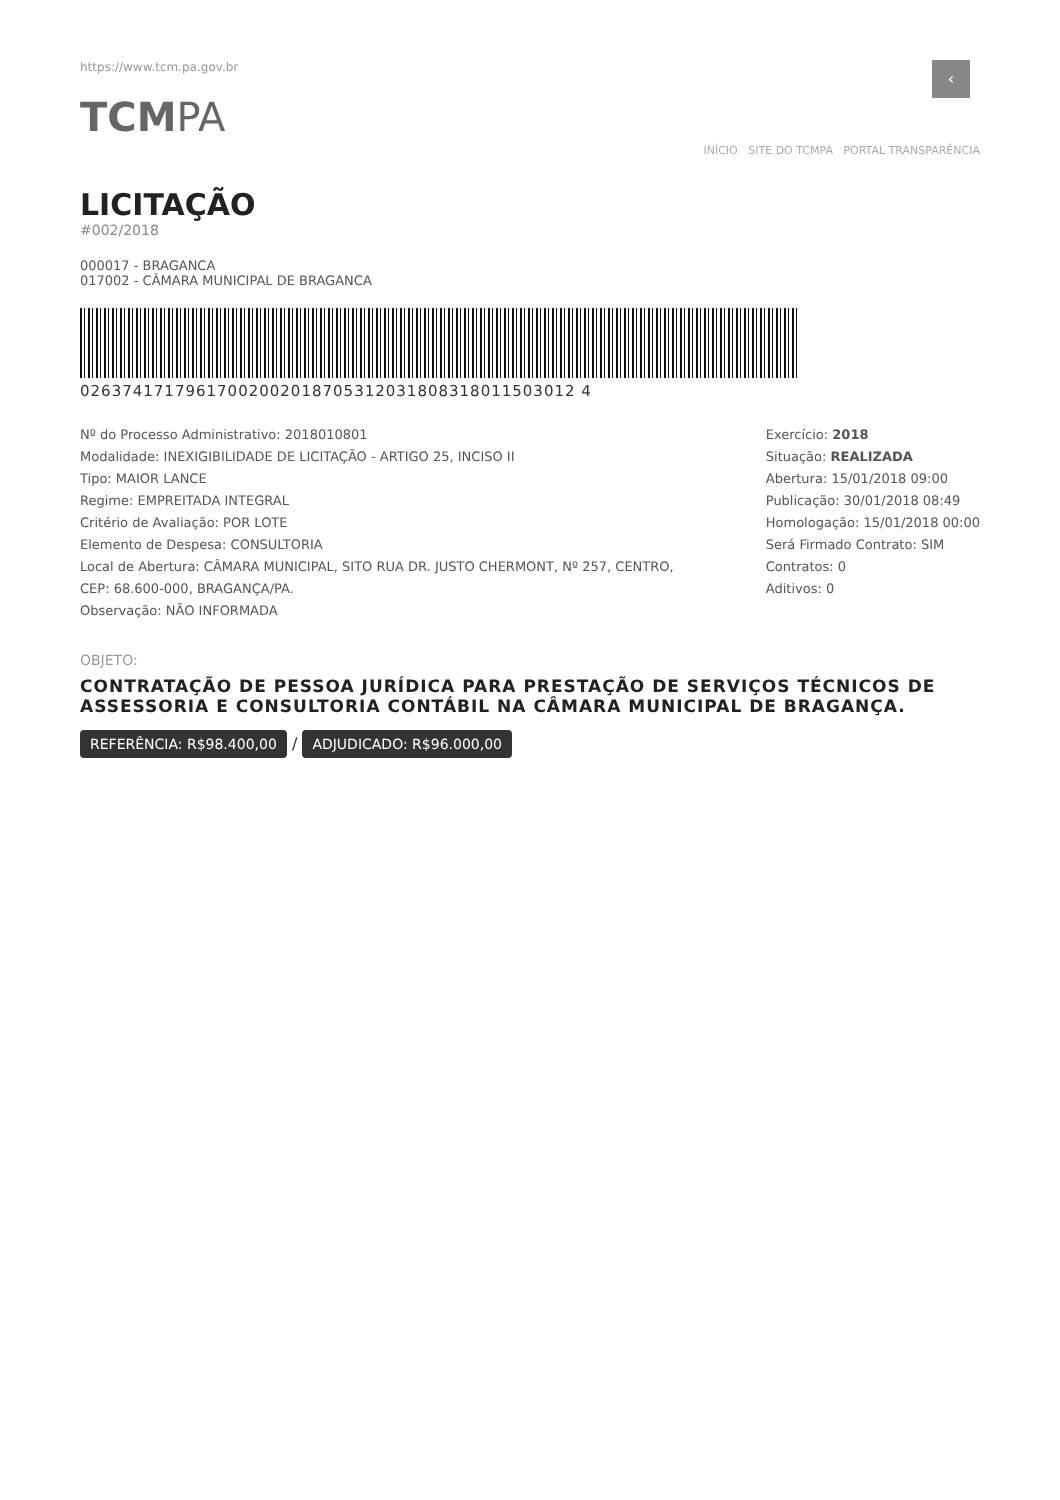‹
https://www.tcm.pa.gov.br
TCMPA
INÍCIO SITE DO TCMPA PORTAL TRANSPARÊNCIA
LICITAÇÃO
#002/2018
000017 - BRAGANCA
017002 - CÂMARA MUNICIPAL DE BRAGANCA
02637417179617002002018705312031808318011503012 4
Nº do Processo Administrativo: 2018010801
Modalidade: INEXIGIBILIDADE DE LICITAÇÃO - ARTIGO 25, INCISO II
Tipo: MAIOR LANCE
Regime: EMPREITADA INTEGRAL
Critério de Avaliação: POR LOTE
Elemento de Despesa: CONSULTORIA
Local de Abertura: CÂMARA MUNICIPAL, SITO RUA DR. JUSTO CHERMONT, Nº 257, CENTRO, CEP: 68.600-000, BRAGANÇA/PA.
Observação: NÃO INFORMADA
Exercício: 2018
Situação: REALIZADA
Abertura: 15/01/2018 09:00
Publicação: 30/01/2018 08:49
Homologação: 15/01/2018 00:00
Será Firmado Contrato: SIM
Contratos: 0
Aditivos: 0
OBJETO:
CONTRATAÇÃO DE PESSOA JURÍDICA PARA PRESTAÇÃO DE SERVIÇOS TÉCNICOS DE ASSESSORIA E CONSULTORIA CONTÁBIL NA CÂMARA MUNICIPAL DE BRAGANÇA.
REFERÊNCIA: R$98.400,00 / ADJUDICADO: R$96.000,00